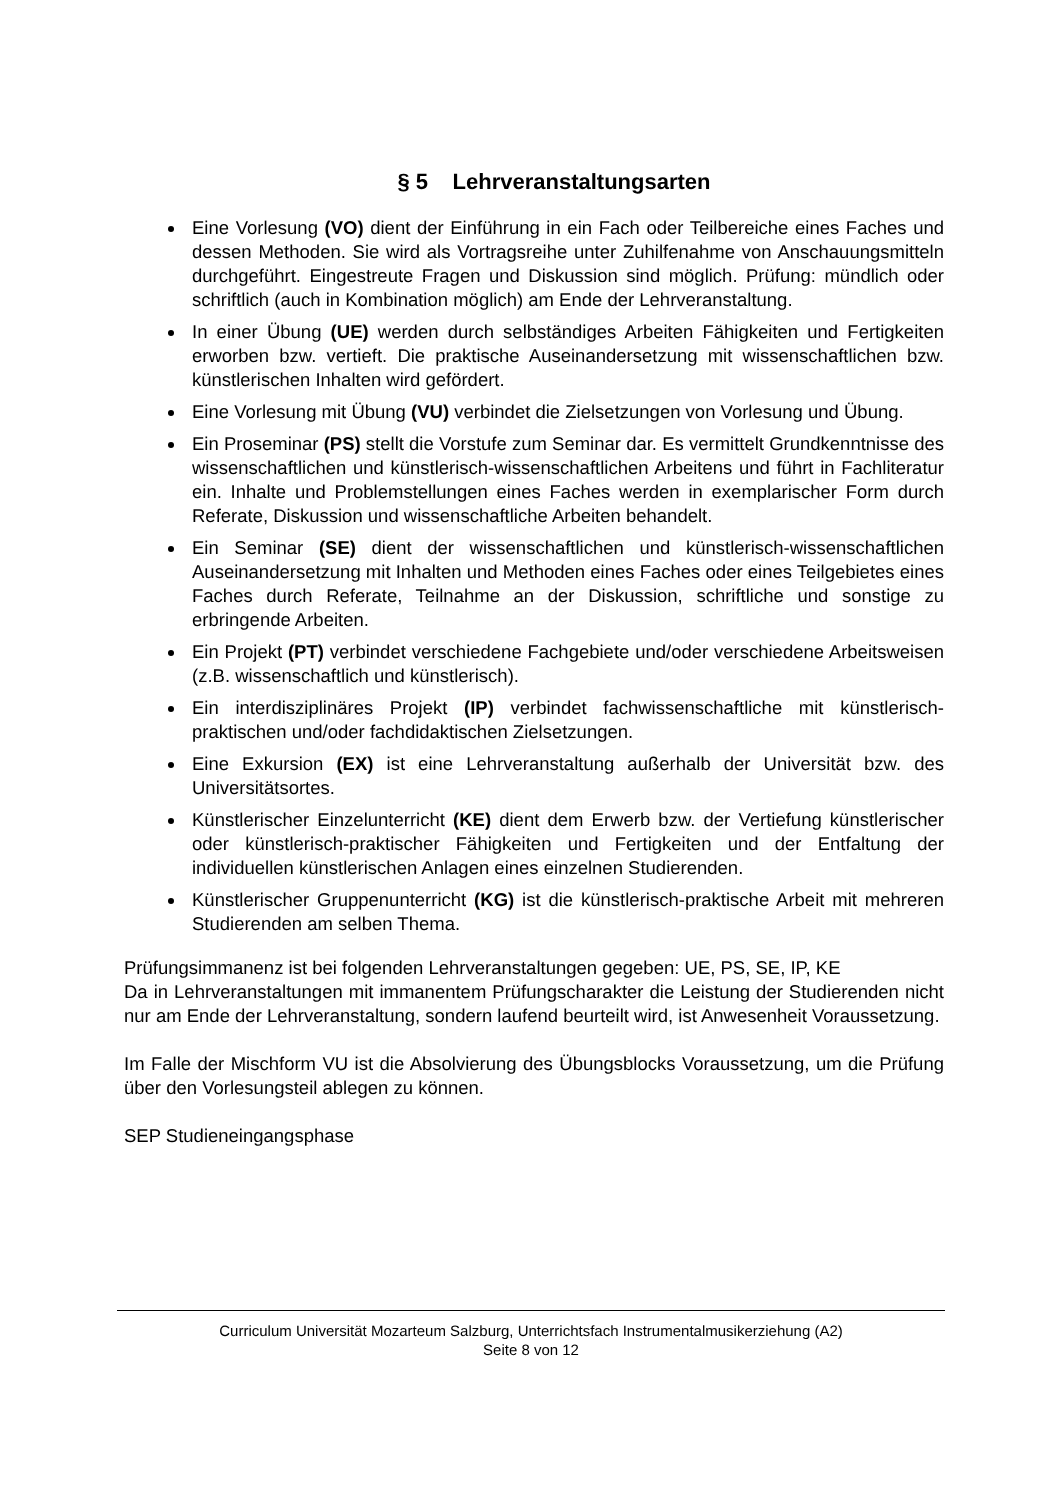§ 5 Lehrveranstaltungsarten
Eine Vorlesung (VO) dient der Einführung in ein Fach oder Teilbereiche eines Faches und dessen Methoden. Sie wird als Vortragsreihe unter Zuhilfenahme von Anschauungsmitteln durchgeführt. Eingestreute Fragen und Diskussion sind möglich. Prüfung: mündlich oder schriftlich (auch in Kombination möglich) am Ende der Lehrveranstaltung.
In einer Übung (UE) werden durch selbständiges Arbeiten Fähigkeiten und Fertigkeiten erworben bzw. vertieft. Die praktische Auseinandersetzung mit wissenschaftlichen bzw. künstlerischen Inhalten wird gefördert.
Eine Vorlesung mit Übung (VU) verbindet die Zielsetzungen von Vorlesung und Übung.
Ein Proseminar (PS) stellt die Vorstufe zum Seminar dar. Es vermittelt Grundkenntnisse des wissenschaftlichen und künstlerisch-wissenschaftlichen Arbeitens und führt in Fachliteratur ein. Inhalte und Problemstellungen eines Faches werden in exemplarischer Form durch Referate, Diskussion und wissenschaftliche Arbeiten behandelt.
Ein Seminar (SE) dient der wissenschaftlichen und künstlerisch-wissenschaftlichen Auseinandersetzung mit Inhalten und Methoden eines Faches oder eines Teilgebietes eines Faches durch Referate, Teilnahme an der Diskussion, schriftliche und sonstige zu erbringende Arbeiten.
Ein Projekt (PT) verbindet verschiedene Fachgebiete und/oder verschiedene Arbeitsweisen (z.B. wissenschaftlich und künstlerisch).
Ein interdisziplinäres Projekt (IP) verbindet fachwissenschaftliche mit künstlerisch-praktischen und/oder fachdidaktischen Zielsetzungen.
Eine Exkursion (EX) ist eine Lehrveranstaltung außerhalb der Universität bzw. des Universitätsortes.
Künstlerischer Einzelunterricht (KE) dient dem Erwerb bzw. der Vertiefung künstlerischer oder künstlerisch-praktischer Fähigkeiten und Fertigkeiten und der Entfaltung der individuellen künstlerischen Anlagen eines einzelnen Studierenden.
Künstlerischer Gruppenunterricht (KG) ist die künstlerisch-praktische Arbeit mit mehreren Studierenden am selben Thema.
Prüfungsimmanenz ist bei folgenden Lehrveranstaltungen gegeben: UE, PS, SE, IP, KE
Da in Lehrveranstaltungen mit immanentem Prüfungscharakter die Leistung der Studierenden nicht nur am Ende der Lehrveranstaltung, sondern laufend beurteilt wird, ist Anwesenheit Voraussetzung.
Im Falle der Mischform VU ist die Absolvierung des Übungsblocks Voraussetzung, um die Prüfung über den Vorlesungsteil ablegen zu können.
SEP Studieneingangsphase
Curriculum Universität Mozarteum Salzburg, Unterrichtsfach Instrumentalmusikerziehung (A2)
Seite 8 von 12